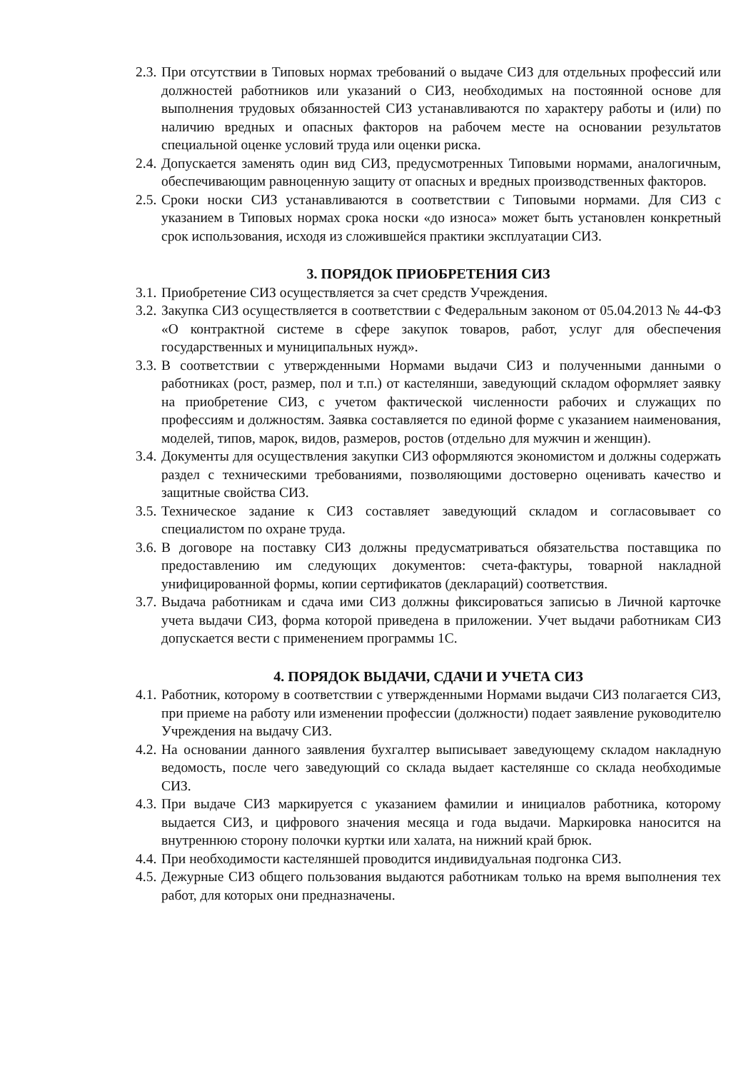2.3. При отсутствии в Типовых нормах требований о выдаче СИЗ для отдельных профессий или должностей работников или указаний о СИЗ, необходимых на постоянной основе для выполнения трудовых обязанностей СИЗ устанавливаются по характеру работы и (или) по наличию вредных и опасных факторов на рабочем месте на основании результатов специальной оценке условий труда или оценки риска.
2.4. Допускается заменять один вид СИЗ, предусмотренных Типовыми нормами, аналогичным, обеспечивающим равноценную защиту от опасных и вредных производственных факторов.
2.5. Сроки носки СИЗ устанавливаются в соответствии с Типовыми нормами. Для СИЗ с указанием в Типовых нормах срока носки «до износа» может быть установлен конкретный срок использования, исходя из сложившейся практики эксплуатации СИЗ.
3. ПОРЯДОК ПРИОБРЕТЕНИЯ СИЗ
3.1. Приобретение СИЗ осуществляется за счет средств Учреждения.
3.2. Закупка СИЗ осуществляется в соответствии с Федеральным законом от 05.04.2013 № 44-ФЗ «О контрактной системе в сфере закупок товаров, работ, услуг для обеспечения государственных и муниципальных нужд».
3.3. В соответствии с утвержденными Нормами выдачи СИЗ и полученными данными о работниках (рост, размер, пол и т.п.) от кастелянши, заведующий складом оформляет заявку на приобретение СИЗ, с учетом фактической численности рабочих и служащих по профессиям и должностям. Заявка составляется по единой форме с указанием наименования, моделей, типов, марок, видов, размеров, ростов (отдельно для мужчин и женщин).
3.4. Документы для осуществления закупки СИЗ оформляются экономистом и должны содержать раздел с техническими требованиями, позволяющими достоверно оценивать качество и защитные свойства СИЗ.
3.5. Техническое задание к СИЗ составляет заведующий складом и согласовывает со специалистом по охране труда.
3.6. В договоре на поставку СИЗ должны предусматриваться обязательства поставщика по предоставлению им следующих документов: счета-фактуры, товарной накладной унифицированной формы, копии сертификатов (деклараций) соответствия.
3.7. Выдача работникам и сдача ими СИЗ должны фиксироваться записью в Личной карточке учета выдачи СИЗ, форма которой приведена в приложении. Учет выдачи работникам СИЗ допускается вести с применением программы 1С.
4. ПОРЯДОК ВЫДАЧИ, СДАЧИ И УЧЕТА СИЗ
4.1. Работник, которому в соответствии с утвержденными Нормами выдачи СИЗ полагается СИЗ, при приеме на работу или изменении профессии (должности) подает заявление руководителю Учреждения на выдачу СИЗ.
4.2. На основании данного заявления бухгалтер выписывает заведующему складом накладную ведомость, после чего заведующий со склада выдает кастелянше со склада необходимые СИЗ.
4.3. При выдаче СИЗ маркируется с указанием фамилии и инициалов работника, которому выдается СИЗ, и цифрового значения месяца и года выдачи. Маркировка наносится на внутреннюю сторону полочки куртки или халата, на нижний край брюк.
4.4. При необходимости кастеляншей проводится индивидуальная подгонка СИЗ.
4.5. Дежурные СИЗ общего пользования выдаются работникам только на время выполнения тех работ, для которых они предназначены.